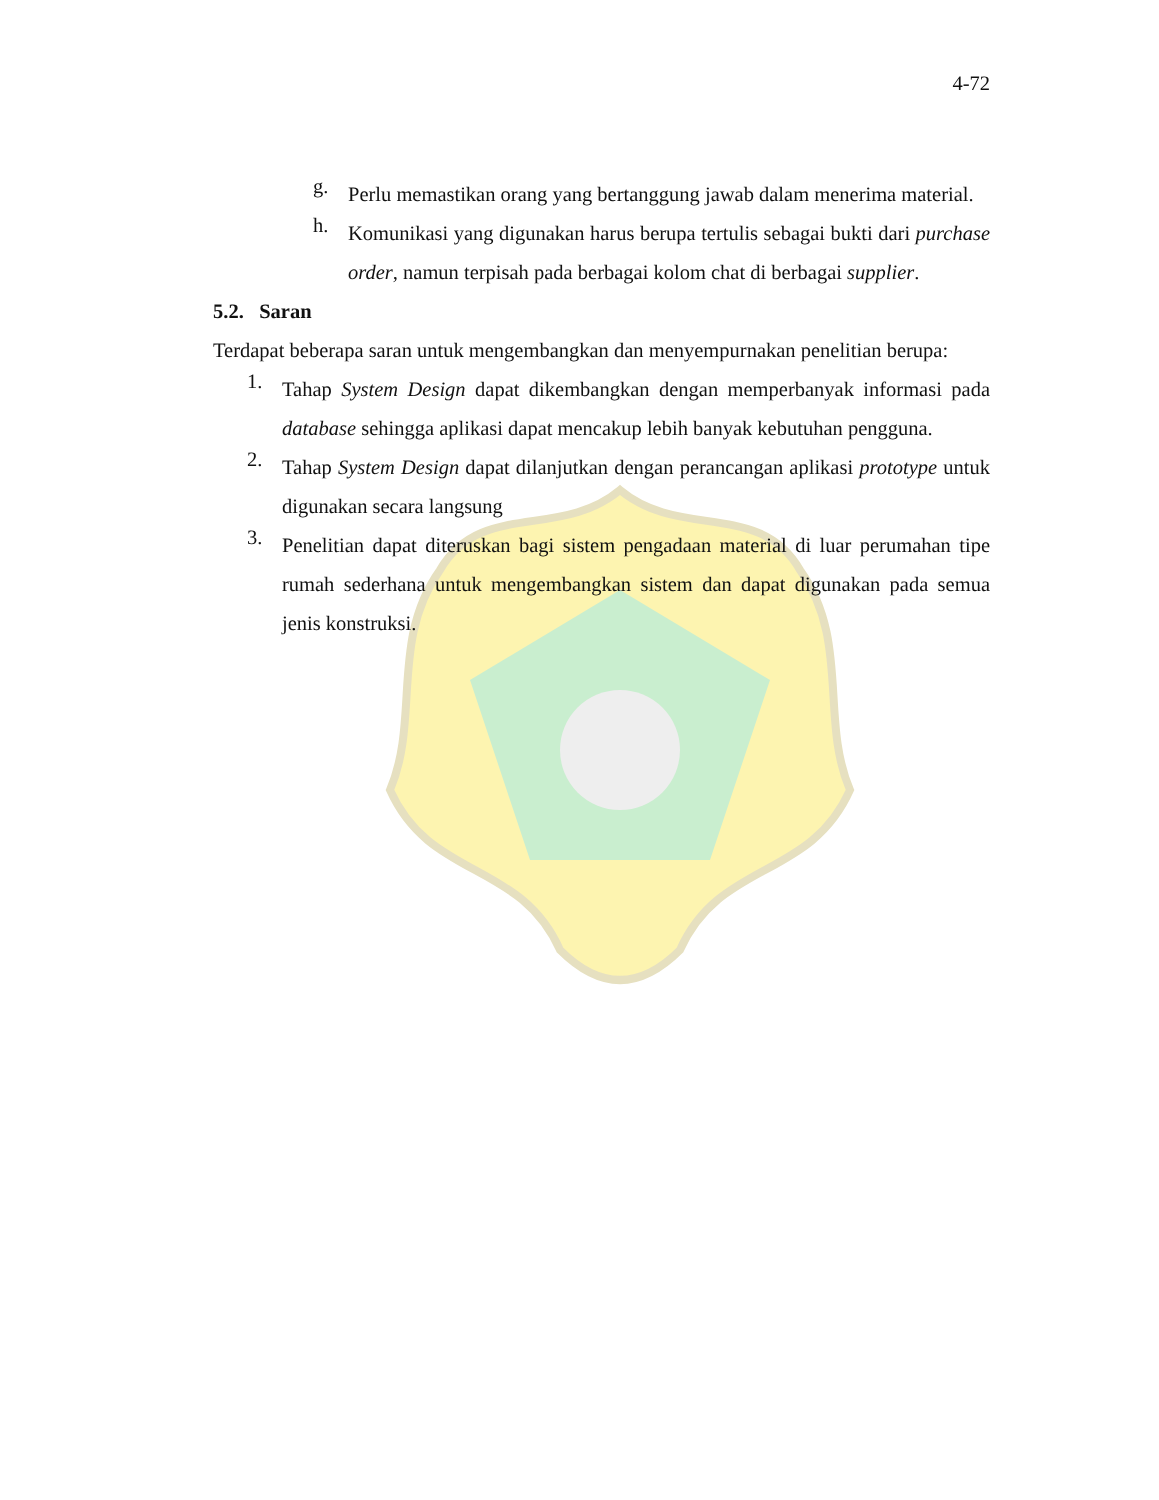4-72
g.
Perlu memastikan orang yang bertanggung jawab dalam menerima material.
h.
Komunikasi yang digunakan harus berupa tertulis sebagai bukti dari purchase order, namun terpisah pada berbagai kolom chat di berbagai supplier.
5.2. Saran
Terdapat beberapa saran untuk mengembangkan dan menyempurnakan penelitian berupa:
1.
Tahap System Design dapat dikembangkan dengan memperbanyak informasi pada database sehingga aplikasi dapat mencakup lebih banyak kebutuhan pengguna.
2.
Tahap System Design dapat dilanjutkan dengan perancangan aplikasi prototype untuk digunakan secara langsung
3.
Penelitian dapat diteruskan bagi sistem pengadaan material di luar perumahan tipe rumah sederhana untuk mengembangkan sistem dan dapat digunakan pada semua jenis konstruksi.